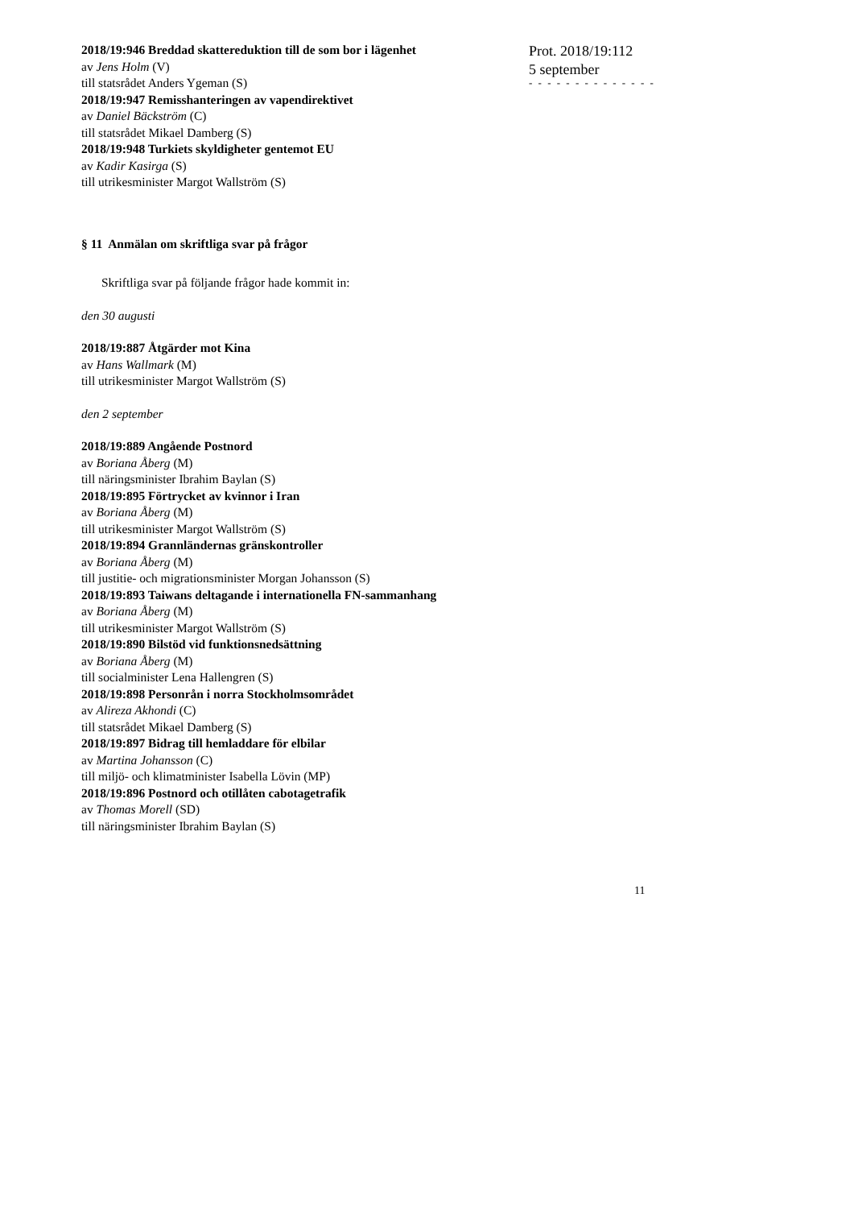Prot. 2018/19:112
5 september
- - - - - - - - - - - - - -
2018/19:946 Breddad skattereduktion till de som bor i lägenhet
av Jens Holm (V)
till statsrådet Anders Ygeman (S)
2018/19:947 Remisshanteringen av vapendirektivet
av Daniel Bäckström (C)
till statsrådet Mikael Damberg (S)
2018/19:948 Turkiets skyldigheter gentemot EU
av Kadir Kasirga (S)
till utrikesminister Margot Wallström (S)
§ 11 Anmälan om skriftliga svar på frågor
Skriftliga svar på följande frågor hade kommit in:
den 30 augusti
2018/19:887 Åtgärder mot Kina
av Hans Wallmark (M)
till utrikesminister Margot Wallström (S)
den 2 september
2018/19:889 Angående Postnord
av Boriana Åberg (M)
till näringsminister Ibrahim Baylan (S)
2018/19:895 Förtrycket av kvinnor i Iran
av Boriana Åberg (M)
till utrikesminister Margot Wallström (S)
2018/19:894 Grannländernas gränskontroller
av Boriana Åberg (M)
till justitie- och migrationsminister Morgan Johansson (S)
2018/19:893 Taiwans deltagande i internationella FN-sammanhang
av Boriana Åberg (M)
till utrikesminister Margot Wallström (S)
2018/19:890 Bilstöd vid funktionsnedsättning
av Boriana Åberg (M)
till socialminister Lena Hallengren (S)
2018/19:898 Personrån i norra Stockholmsområdet
av Alireza Akhondi (C)
till statsrådet Mikael Damberg (S)
2018/19:897 Bidrag till hemladdare för elbilar
av Martina Johansson (C)
till miljö- och klimatminister Isabella Lövin (MP)
2018/19:896 Postnord och otillåten cabotagetrafik
av Thomas Morell (SD)
till näringsminister Ibrahim Baylan (S)
11